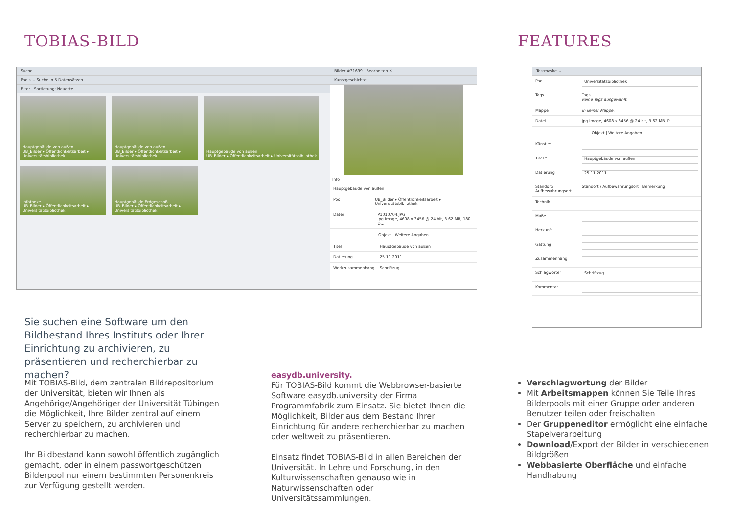TOBIAS-BILD FEATURES
Suche
Pools ⌄ Suche in 5 Datensätzen
Filter · Sortierung: Neueste
Hauptgebäude von außen
UB_Bilder ▸ Öffentlichkeitsarbeit ▸ Universitätsbibliothek
Hauptgebäude von außen
UB_Bilder ▸ Öffentlichkeitsarbeit ▸ Universitätsbibliothek
Hauptgebäude von außen
UB_Bilder ▸ Öffentlichkeitsarbeit ▸ Universitätsbibliothek
Infotheke
UB_Bilder ▸ Öffentlichkeitsarbeit ▸ Universitätsbibliothek
Hauptgebäude Erdgeschoß
UB_Bilder ▸ Öffentlichkeitsarbeit ▸ Universitätsbibliothek
Bilder #31699 Bearbeiten ✕
Kunstgeschichte
Info
Hauptgebäude von außen
Pool UB_Bilder ▸ Öffentlichkeitsarbeit ▸ Universitätsbibliothek
Datei P1010704.JPG
jpg image, 4608 x 3456 @ 24 bit, 3.62 MB, 180 D...
Objekt | Weitere Angaben
Titel Hauptgebäude von außen
Datierung 25.11.2011
Werkzusammenhang Schriftzug
Testmaske ⌄
Pool Universitätsbibliothek
Tags Tags
Keine Tags ausgewählt.
Mappe In keiner Mappe.
Datei jpg image, 4608 x 3456 @ 24 bit, 3.62 MB, P...
Objekt | Weitere Angaben
Künstler
Titel * Hauptgebäude von außen
Datierung 25.11.2011
Standort/ Aufbewahrungsort Standort / Aufbewahrungsort Bemerkung
Technik
Maße
Herkunft
Gattung
Zusammenhang
Schlagwörter Schriftzug
Kommentar
Sie suchen eine Software um den Bildbe­stand Ihres Instituts oder Ihrer Einrich­tung zu archivieren, zu präsentieren und recherchierbar zu machen?
Mit TOBIAS-Bild, dem zentralen Bildrepositorium der Universität, bieten wir Ihnen als Angehörige/Ange­höriger der Universität Tübingen die Möglichkeit, Ihre Bilder zentral auf einem Server zu speichern, zu archi­vieren und recherchierbar zu machen.
Ihr Bildbestand kann sowohl öffentlich zugänglich ge­macht, oder in einem passwortgeschützen Bilderpool nur einem bestimmten Personenkreis zur Verfügung gestellt werden.
easydb.university.
Für TOBIAS-Bild kommt die Webbrowser-basierte Software easydb.university der Firma Programmfabrik zum Einsatz. Sie bietet Ihnen die Möglichkeit, Bilder aus dem Bestand Ihrer Einrichtung für andere recher­chierbar zu machen oder weltweit zu präsentieren.
Einsatz findet TOBIAS-Bild in allen Bereichen der Universität. In Lehre und Forschung, in den Kulturwis­senschaften genauso wie in Naturwissenschaften oder Universitätssammlungen.
Verschlagwortung der Bilder
Mit Arbeitsmappen können Sie Teile Ihres Bilder­pools mit einer Gruppe oder anderen Benutzer teilen oder freischalten
Der Gruppeneditor ermöglicht eine einfache Stapelverarbeitung
Download/Export der Bilder in verschiedenen Bildgrößen
Webbasierte Oberfläche und einfache Handha­bung